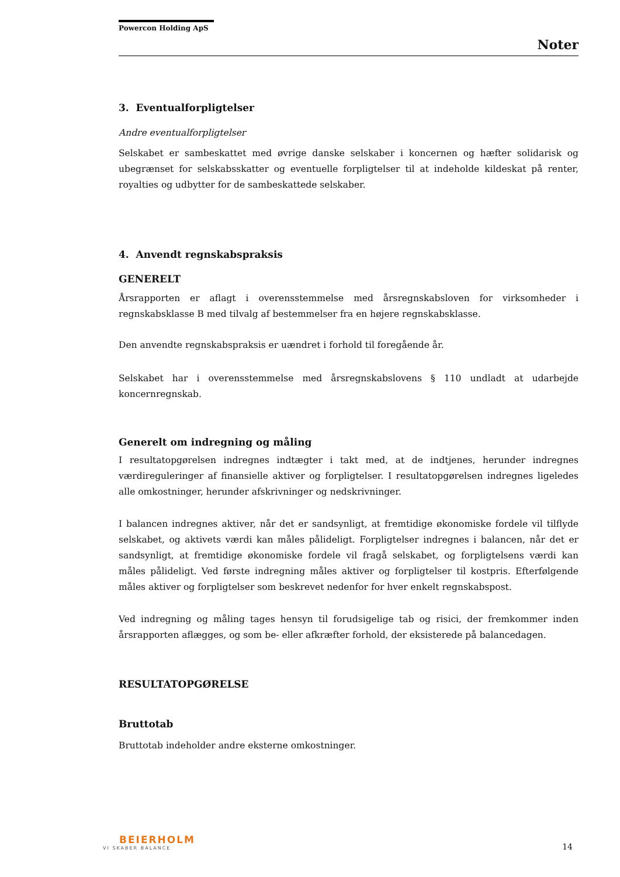Powercon Holding ApS
Noter
3. Eventualforpligtelser
Andre eventualforpligtelser
Selskabet er sambeskattet med øvrige danske selskaber i koncernen og hæfter solidarisk og ubegrænset for selskabsskatter og eventuelle forpligtelser til at indeholde kildeskat på renter, royalties og udbytter for de sambeskattede selskaber.
4. Anvendt regnskabspraksis
GENERELT
Årsrapporten er aflagt i overensstemmelse med årsregnskabsloven for virksomheder i regnskabsklasse B med tilvalg af bestemmelser fra en højere regnskabsklasse.
Den anvendte regnskabspraksis er uændret i forhold til foregående år.
Selskabet har i overensstemmelse med årsregnskabslovens § 110 undladt at udarbejde koncernregnskab.
Generelt om indregning og måling
I resultatopgørelsen indregnes indtægter i takt med, at de indtjenes, herunder indregnes værdireguleringer af finansielle aktiver og forpligtelser. I resultatopgørelsen indregnes ligeledes alle omkostninger, herunder afskrivninger og nedskrivninger.
I balancen indregnes aktiver, når det er sandsynligt, at fremtidige økonomiske fordele vil tilflyde selskabet, og aktivets værdi kan måles pålideligt. Forpligtelser indregnes i balancen, når det er sandsynligt, at fremtidige økonomiske fordele vil fragå selskabet, og forpligtelsens værdi kan måles pålideligt. Ved første indregning måles aktiver og forpligtelser til kostpris. Efterfølgende måles aktiver og forpligtelser som beskrevet nedenfor for hver enkelt regnskabspost.
Ved indregning og måling tages hensyn til forudsigelige tab og risici, der fremkommer inden årsrapporten aflægges, og som be- eller afkræfter forhold, der eksisterede på balancedagen.
RESULTATOPGØRELSE
Bruttotab
Bruttotab indeholder andre eksterne omkostninger.
BEIERHOLM
VI SKABER BALANCE
14